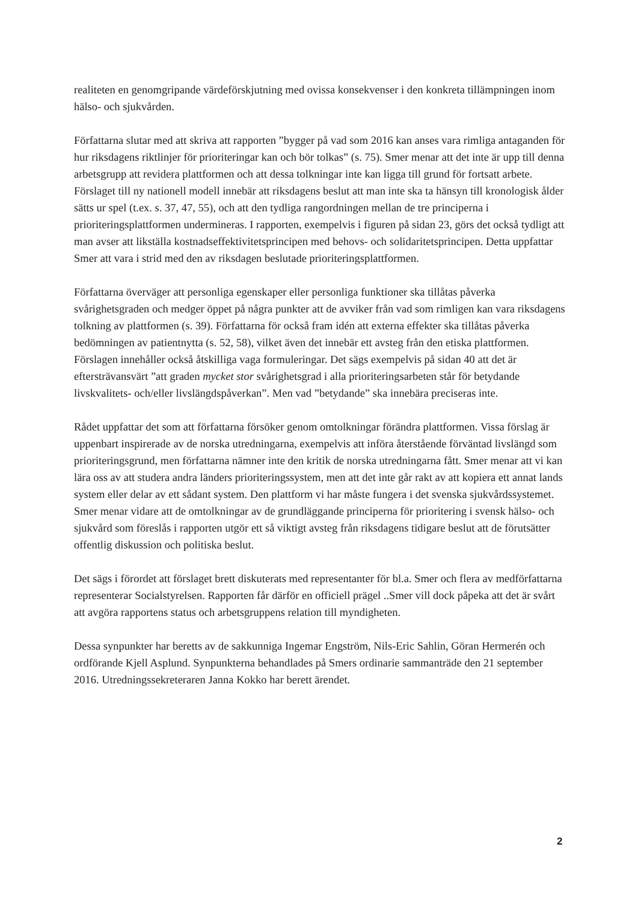realiteten en genomgripande värdeförskjutning med ovissa konsekvenser i den konkreta tillämpningen inom hälso- och sjukvården.
Författarna slutar med att skriva att rapporten ”bygger på vad som 2016 kan anses vara rimliga antaganden för hur riksdagens riktlinjer för prioriteringar kan och bör tolkas” (s. 75). Smer menar att det inte är upp till denna arbetsgrupp att revidera plattformen och att dessa tolkningar inte kan ligga till grund för fortsatt arbete. Förslaget till ny nationell modell innebär att riksdagens beslut att man inte ska ta hänsyn till kronologisk ålder sätts ur spel (t.ex. s. 37, 47, 55), och att den tydliga rangordningen mellan de tre principerna i prioriteringsplattformen undermineras. I rapporten, exempelvis i figuren på sidan 23, görs det också tydligt att man avser att likställa kostnadseffektivitetsprincipen med behovs- och solidaritetsprincipen. Detta uppfattar Smer att vara i strid med den av riksdagen beslutade prioriteringsplattformen.
Författarna överväger att personliga egenskaper eller personliga funktioner ska tillåtas påverka svårighetsgraden och medger öppet på några punkter att de avviker från vad som rimligen kan vara riksdagens tolkning av plattformen (s. 39). Författarna för också fram idén att externa effekter ska tillåtas påverka bedömningen av patientnytta (s. 52, 58), vilket även det innebär ett avsteg från den etiska plattformen. Förslagen innehåller också åtskilliga vaga formuleringar. Det sägs exempelvis på sidan 40 att det är eftersträvansvärt ”att graden mycket stor svårighetsgrad i alla prioriteringsarbeten står för betydande livskvalitets- och/eller livslängdspåverkan”. Men vad ”betydande” ska innebära preciseras inte.
Rådet uppfattar det som att författarna försöker genom omtolkningar förändra plattformen. Vissa förslag är uppenbart inspirerade av de norska utredningarna, exempelvis att införa återstående förväntad livslängd som prioriteringsgrund, men författarna nämner inte den kritik de norska utredningarna fått. Smer menar att vi kan lära oss av att studera andra länders prioriteringssystem, men att det inte går rakt av att kopiera ett annat lands system eller delar av ett sådant system. Den plattform vi har måste fungera i det svenska sjukvårdssystemet. Smer menar vidare att de omtolkningar av de grundläggande principerna för prioritering i svensk hälso- och sjukvård som föreslås i rapporten utgör ett så viktigt avsteg från riksdagens tidigare beslut att de förutsätter offentlig diskussion och politiska beslut.
Det sägs i förordet att förslaget brett diskuterats med representanter för bl.a. Smer och flera av medförfattarna representerar Socialstyrelsen. Rapporten får därför en officiell prägel ..Smer vill dock påpeka att det är svårt att avgöra rapportens status och arbetsgruppens relation till myndigheten.
Dessa synpunkter har beretts av de sakkunniga Ingemar Engström, Nils-Eric Sahlin, Göran Hermerén och ordförande Kjell Asplund. Synpunkterna behandlades på Smers ordinarie sammanträde den 21 september 2016. Utredningssekreteraren Janna Kokko har berett ärendet.
2